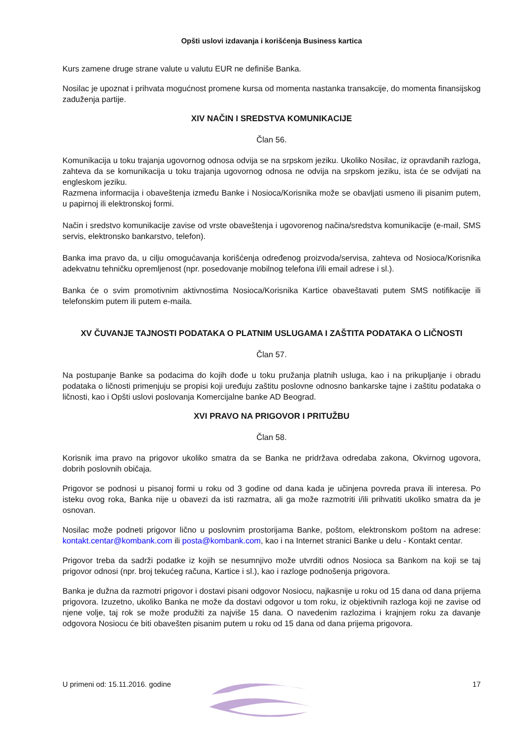Opšti uslovi izdavanja i korišćenja Business kartica
Kurs zamene druge strane valute u valutu EUR ne definiše Banka.
Nosilac je upoznat i prihvata mogućnost promene kursa od momenta nastanka transakcije, do momenta finansijskog zaduženja partije.
XIV NAČIN I SREDSTVA KOMUNIKACIJE
Član 56.
Komunikacija u toku trajanja ugovornog odnosa odvija se na srpskom jeziku. Ukoliko Nosilac, iz opravdanih razloga, zahteva da se komunikacija u toku trajanja ugovornog odnosa ne odvija na srpskom jeziku, ista će se odvijati na engleskom jeziku.
Razmena informacija i obaveštenja između Banke i Nosioca/Korisnika može se obavljati usmeno ili pisanim putem, u papirnoj ili elektronskoj formi.
Način i sredstvo komunikacije zavise od vrste obaveštenja i ugovorenog načina/sredstva komunikacije (e-mail, SMS servis, elektronsko bankarstvo, telefon).
Banka ima pravo da, u cilju omogućavanja korišćenja određenog proizvoda/servisa, zahteva od Nosioca/Korisnika adekvatnu tehničku opremljenost (npr. posedovanje mobilnog telefona i/ili email adrese i sl.).
Banka će o svim promotivnim aktivnostima Nosioca/Korisnika Kartice obaveštavati putem SMS notifikacije ili telefonskim putem ili putem e-maila.
XV ČUVANJE TAJNOSTI PODATAKA O PLATNIM USLUGAMA I ZAŠTITA PODATAKA O LIČNOSTI
Član 57.
Na postupanje Banke sa podacima do kojih dođe u toku pružanja platnih usluga, kao i na prikupljanje i obradu podataka o ličnosti primenjuju se propisi koji uređuju zaštitu poslovne odnosno bankarske tajne i zaštitu podataka o ličnosti, kao i Opšti uslovi poslovanja Komercijalne banke AD Beograd.
XVI PRAVO NA PRIGOVOR I PRITUŽBU
Član 58.
Korisnik ima pravo na prigovor ukoliko smatra da se Banka ne pridržava odredaba zakona, Okvirnog ugovora, dobrih poslovnih običaja.
Prigovor se podnosi u pisanoj formi u roku od 3 godine od dana kada je učinjena povreda prava ili interesa. Po isteku ovog roka, Banka nije u obavezi da isti razmatra, ali ga može razmotriti i/ili prihvatiti ukoliko smatra da je osnovan.
Nosilac može podneti prigovor lično u poslovnim prostorijama Banke, poštom, elektronskom poštom na adrese: kontakt.centar@kombank.com ili posta@kombank.com, kao i na Internet stranici Banke u delu - Kontakt centar.
Prigovor treba da sadrži podatke iz kojih se nesumnjivo može utvrditi odnos Nosioca sa Bankom na koji se taj prigovor odnosi (npr. broj tekućeg računa, Kartice i sl.), kao i razloge podnošenja prigovora.
Banka je dužna da razmotri prigovor i dostavi pisani odgovor Nosiocu, najkasnije u roku od 15 dana od dana prijema prigovora. Izuzetno, ukoliko Banka ne može da dostavi odgovor u tom roku, iz objektivnih razloga koji ne zavise od njene volje, taj rok se može produžiti za najviše 15 dana. O navedenim razlozima i krajnjem roku za davanje odgovora Nosiocu će biti obavešten pisanim putem u roku od 15 dana od dana prijema prigovora.
U primeni od: 15.11.2016. godine 17